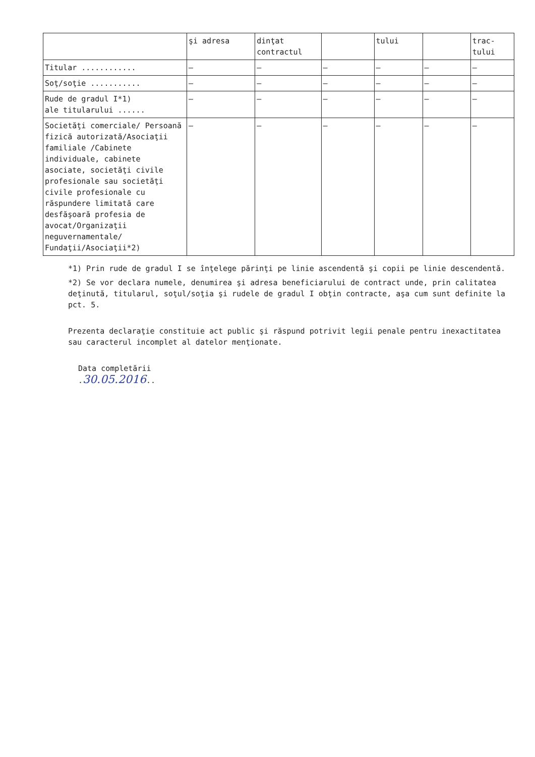| | şi adresa | dinţat contractul | | tului | | trac-tului |
| Titular ............ | — | — | — | — | — | — |
| Soţ/soţie ........... | — | — | — | — | — | — |
| Rude de gradul I*1) ale titularului ...... | — | — | — | — | — | — |
| Societăţi comerciale/ Persoană fizică autorizată/Asociaţii familiale /Cabinete individuale, cabinete asociate, societăţi civile profesionale sau societăţi civile profesionale cu răspundere limitată care desfăşoară profesia de avocat/Organizaţii neguvernamentale/ Fundaţii/Asociaţii*2) | — | — | — | — | — | — |
*1) Prin rude de gradul I se înţelege părinţi pe linie ascendentă şi copii pe linie descendentă.
*2) Se vor declara numele, denumirea şi adresa beneficiarului de contract unde, prin calitatea deţinută, titularul, soţul/soţia şi rudele de gradul I obţin contracte, aşa cum sunt definite la pct. 5.
Prezenta declaraţie constituie act public şi răspund potrivit legii penale pentru inexactitatea sau caracterul incomplet al datelor menţionate.
Data completării
.30.05.2016..